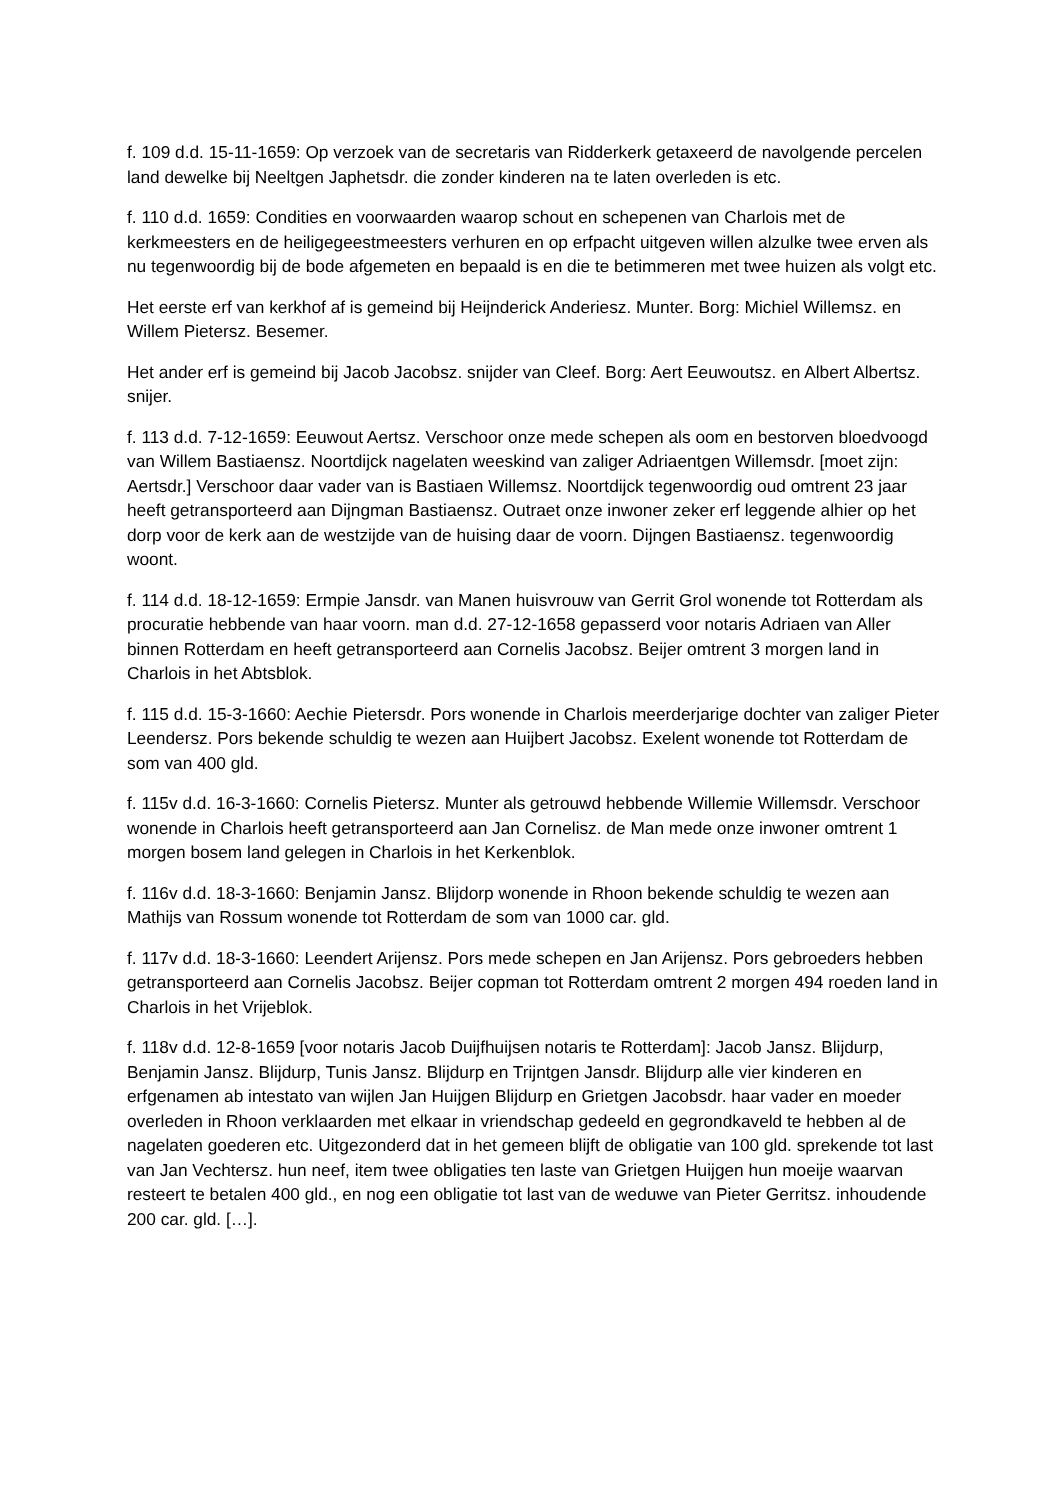f. 109 d.d. 15-11-1659: Op verzoek van de secretaris van Ridderkerk getaxeerd de navolgende percelen land dewelke bij Neeltgen Japhetsdr. die zonder kinderen na te laten overleden is etc.
f. 110 d.d. 1659: Condities en voorwaarden waarop schout en schepenen van Charlois met de kerkmeesters en de heiligegeestmeesters verhuren en op erfpacht uitgeven willen alzulke twee erven als nu tegenwoordig bij de bode afgemeten en bepaald is en die te betimmeren met twee huizen als volgt etc.
Het eerste erf van kerkhof af is gemeind bij Heijnderick Anderiesz. Munter. Borg: Michiel Willemsz. en Willem Pietersz. Besemer.
Het ander erf is gemeind bij Jacob Jacobsz. snijder van Cleef. Borg: Aert Eeuwoutsz. en Albert Albertsz. snijer.
f. 113 d.d. 7-12-1659: Eeuwout Aertsz. Verschoor onze mede schepen als oom en bestorven bloedvoogd van Willem Bastiaensz. Noortdijck nagelaten weeskind van zaliger Adriaentgen Willemsdr. [moet zijn: Aertsdr.] Verschoor daar vader van is Bastiaen Willemsz. Noortdijck tegenwoordig oud omtrent 23 jaar heeft getransporteerd aan Dijngman Bastiaensz. Outraet onze inwoner zeker erf leggende alhier op het dorp voor de kerk aan de westzijde van de huising daar de voorn. Dijngen Bastiaensz. tegenwoordig woont.
f. 114 d.d. 18-12-1659: Ermpie Jansdr. van Manen huisvrouw van Gerrit Grol wonende tot Rotterdam als procuratie hebbende van haar voorn. man d.d. 27-12-1658 gepasserd voor notaris Adriaen van Aller binnen Rotterdam en heeft getransporteerd aan Cornelis Jacobsz. Beijer omtrent 3 morgen land in Charlois in het Abtsblok.
f. 115 d.d. 15-3-1660: Aechie Pietersdr. Pors wonende in Charlois meerderjarige dochter van zaliger Pieter Leendersz. Pors bekende schuldig te wezen aan Huijbert Jacobsz. Exelent wonende tot Rotterdam de som van 400 gld.
f. 115v d.d. 16-3-1660: Cornelis Pietersz. Munter als getrouwd hebbende Willemie Willemsdr. Verschoor wonende in Charlois heeft getransporteerd aan Jan Cornelisz. de Man mede onze inwoner omtrent 1 morgen bosem land gelegen in Charlois in het Kerkenblok.
f. 116v d.d. 18-3-1660: Benjamin Jansz. Blijdorp wonende in Rhoon bekende schuldig te wezen aan Mathijs van Rossum wonende tot Rotterdam de som van 1000 car. gld.
f. 117v d.d. 18-3-1660: Leendert Arijensz. Pors mede schepen en Jan Arijensz. Pors gebroeders hebben getransporteerd aan Cornelis Jacobsz. Beijer copman tot Rotterdam omtrent 2 morgen 494 roeden land in Charlois in het Vrijeblok.
f. 118v d.d. 12-8-1659 [voor notaris Jacob Duijfhuijsen notaris te Rotterdam]: Jacob Jansz. Blijdurp, Benjamin Jansz. Blijdurp, Tunis Jansz. Blijdurp en Trijntgen Jansdr. Blijdurp alle vier kinderen en erfgenamen ab intestato van wijlen Jan Huijgen Blijdurp en Grietgen Jacobsdr. haar vader en moeder overleden in Rhoon verklaarden met elkaar in vriendschap gedeeld en gegrondkaveld te hebben al de nagelaten goederen etc. Uitgezonderd dat in het gemeen blijft de obligatie van 100 gld. sprekende tot last van Jan Vechtersz. hun neef, item twee obligaties ten laste van Grietgen Huijgen hun moeije waarvan resteert te betalen 400 gld., en nog een obligatie tot last van de weduwe van Pieter Gerritsz. inhoudende 200 car. gld. […].